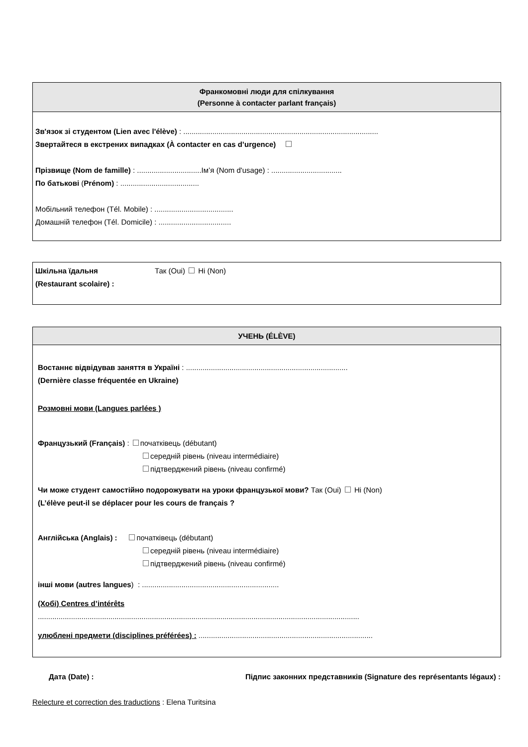Франкомовні люди для спілкування
(Personne à contacter parlant français)
Зв'язок зі студентом (Lien avec l'élève) : ..............................................................................................
Звертайтеся в екстрених випадках (À contacter en cas d’urgence)
Прізвище (Nom de famille) : ...............................Ім’я (Nom d'usage) : ..................................
По батькові (Prénom) : ......................................
Мобільний телефон (Tél. Mobile) : ......................................
Домашній телефон (Tél. Domicile) : ...................................
Шкільна їдальня
(Restaurant scolaire) :
Так (Oui) Ні (Non)
УЧЕНЬ (ÉLÈVE)
Востаннє відвідував заняття в Україні : ..............................................................................
(Dernière classe fréquentée en Ukraine)
Розмовні мови (Langues parlées )
Французький (Français) : початківець (débutant)
середній рівень (niveau intermédiaire)
підтверджений рівень (niveau confirmé)
Чи може студент самостійно подорожувати на уроки французької мови? Так (Oui) Ні (Non)
(L’élève peut-il se déplacer pour les cours de français ?
Англійська (Anglais) : початківець (débutant)
середній рівень (niveau intermédiaire)
підтверджений рівень (niveau confirmé)
інші мови (autres langues) : ..................................................................
(Хобі) Centres d’intérêts
...........................................................................................................................................................
улюблені предмети (disciplines préférées) : ....................................................................................
Дата (Date) : Підпис законних представників (Signature des représentants légaux) :
Relecture et correction des traductions : Elena Turitsina